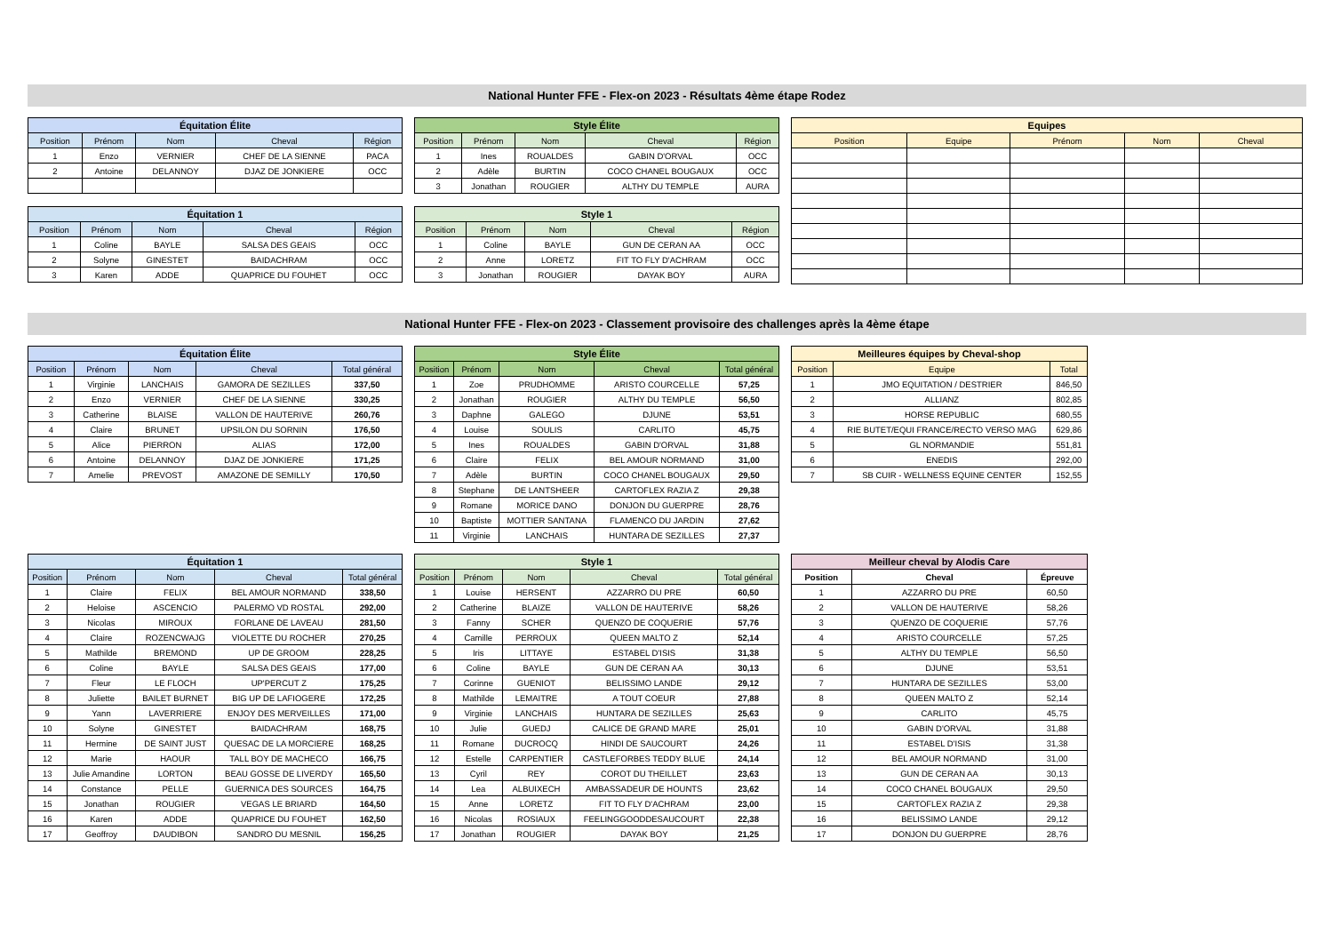National Hunter FFE - Flex-on 2023 - Résultats 4ème étape Rodez
| Équitation Élite | | | | |
| --- | --- | --- | --- | --- |
| Position | Prénom | Nom | Cheval | Région |
| 1 | Enzo | VERNIER | CHEF DE LA SIENNE | PACA |
| 2 | Antoine | DELANNOY | DJAZ DE JONKIERE | OCC |
| Équitation 1 | | | | |
| --- | --- | --- | --- | --- |
| Position | Prénom | Nom | Cheval | Région |
| 1 | Coline | BAYLE | SALSA DES GEAIS | OCC |
| 2 | Solyne | GINESTET | BAIDACHRAM | OCC |
| 3 | Karen | ADDE | QUAPRICE DU FOUHET | OCC |
| Style Élite | | | | |
| --- | --- | --- | --- | --- |
| Position | Prénom | Nom | Cheval | Région |
| 1 | Ines | ROUALDES | GABIN D'ORVAL | OCC |
| 2 | Adèle | BURTIN | COCO CHANEL BOUGAUX | OCC |
| 3 | Jonathan | ROUGIER | ALTHY DU TEMPLE | AURA |
| Style 1 | | | | |
| --- | --- | --- | --- | --- |
| Position | Prénom | Nom | Cheval | Région |
| 1 | Coline | BAYLE | GUN DE CERAN AA | OCC |
| 2 | Anne | LORETZ | FIT TO FLY D'ACHRAM | OCC |
| 3 | Jonathan | ROUGIER | DAYAK BOY | AURA |
| Equipes | | | | |
| --- | --- | --- | --- | --- |
| Position | Equipe | Prénom | Nom | Cheval |
National Hunter FFE - Flex-on 2023 - Classement provisoire des challenges après la 4ème étape
| Équitation Élite | | | | |
| --- | --- | --- | --- | --- |
| Position | Prénom | Nom | Cheval | Total général |
| 1 | Virginie | LANCHAIS | GAMORA DE SEZILLES | 337,50 |
| 2 | Enzo | VERNIER | CHEF DE LA SIENNE | 330,25 |
| 3 | Catherine | BLAISE | VALLON DE HAUTERIVE | 260,76 |
| 4 | Claire | BRUNET | UPSILON DU SORNIN | 176,50 |
| 5 | Alice | PIERRON | ALIAS | 172,00 |
| 6 | Antoine | DELANNOY | DJAZ DE JONKIERE | 171,25 |
| 7 | Amelie | PREVOST | AMAZONE DE SEMILLY | 170,50 |
| Style Élite | | | | |
| --- | --- | --- | --- | --- |
| Position | Prénom | Nom | Cheval | Total général |
| 1 | Zoe | PRUDHOMME | ARISTO COURCELLE | 57,25 |
| 2 | Jonathan | ROUGIER | ALTHY DU TEMPLE | 56,50 |
| 3 | Daphne | GALEGO | DJUNE | 53,51 |
| 4 | Louise | SOULIS | CARLITO | 45,75 |
| 5 | Ines | ROUALDES | GABIN D'ORVAL | 31,88 |
| 6 | Claire | FELIX | BEL AMOUR NORMAND | 31,00 |
| 7 | Adèle | BURTIN | COCO CHANEL BOUGAUX | 29,50 |
| 8 | Stephane | DE LANTSHEER | CARTOFLEX RAZIA Z | 29,38 |
| 9 | Romane | MORICE DANO | DONJON DU GUERPRE | 28,76 |
| 10 | Baptiste | MOTTIER SANTANA | FLAMENCO DU JARDIN | 27,62 |
| 11 | Virginie | LANCHAIS | HUNTARA DE SEZILLES | 27,37 |
| Meilleures équipes by Cheval-shop | | |
| --- | --- | --- |
| Position | Equipe | Total |
| 1 | JMO EQUITATION / DESTRIER | 846,50 |
| 2 | ALLIANZ | 802,85 |
| 3 | HORSE REPUBLIC | 680,55 |
| 4 | RIE BUTET/EQUI FRANCE/RECTO VERSO MAG | 629,86 |
| 5 | GL NORMANDIE | 551,81 |
| 6 | ENEDIS | 292,00 |
| 7 | SB CUIR - WELLNESS EQUINE CENTER | 152,55 |
| Équitation 1 | | | | |
| --- | --- | --- | --- | --- |
| Position | Prénom | Nom | Cheval | Total général |
| 1 | Claire | FELIX | BEL AMOUR NORMAND | 338,50 |
| 2 | Heloise | ASCENCIO | PALERMO VD ROSTAL | 292,00 |
| 3 | Nicolas | MIROUX | FORLANE DE LAVEAU | 281,50 |
| 4 | Claire | ROZENCWAJG | VIOLETTE DU ROCHER | 270,25 |
| 5 | Mathilde | BREMOND | UP DE GROOM | 228,25 |
| 6 | Coline | BAYLE | SALSA DES GEAIS | 177,00 |
| 7 | Fleur | LE FLOCH | UP'PERCUT Z | 175,25 |
| 8 | Juliette | BAILET BURNET | BIG UP DE LAFIOGERE | 172,25 |
| 9 | Yann | LAVERRIERE | ENJOY DES MERVEILLES | 171,00 |
| 10 | Solyne | GINESTET | BAIDACHRAM | 168,75 |
| 11 | Hermine | DE SAINT JUST | QUESAC DE LA MORCIERE | 168,25 |
| 12 | Marie | HAOUR | TALL BOY DE MACHECO | 166,75 |
| 13 | Julie Amandine | LORTON | BEAU GOSSE DE LIVERDY | 165,50 |
| 14 | Constance | PELLE | GUERNICA DES SOURCES | 164,75 |
| 15 | Jonathan | ROUGIER | VEGAS LE BRIARD | 164,50 |
| 16 | Karen | ADDE | QUAPRICE DU FOUHET | 162,50 |
| 17 | Geoffroy | DAUDIBON | SANDRO DU MESNIL | 156,25 |
| Style 1 | | | | |
| --- | --- | --- | --- | --- |
| Position | Prénom | Nom | Cheval | Total général |
| 1 | Louise | HERSENT | AZZARRO DU PRE | 60,50 |
| 2 | Catherine | BLAIZE | VALLON DE HAUTERIVE | 58,26 |
| 3 | Fanny | SCHER | QUENZO DE COQUERIE | 57,76 |
| 4 | Camille | PERROUX | QUEEN MALTO Z | 52,14 |
| 5 | Iris | LITTAYE | ESTABEL D'ISIS | 31,38 |
| 6 | Coline | BAYLE | GUN DE CERAN AA | 30,13 |
| 7 | Corinne | GUENIOT | BELISSIMO LANDE | 29,12 |
| 8 | Mathilde | LEMAITRE | A TOUT COEUR | 27,88 |
| 9 | Virginie | LANCHAIS | HUNTARA DE SEZILLES | 25,63 |
| 10 | Julie | GUEDJ | CALICE DE GRAND MARE | 25,01 |
| 11 | Romane | DUCROCQ | HINDI DE SAUCOURT | 24,26 |
| 12 | Estelle | CARPENTIER | CASTLEFORBES TEDDY BLUE | 24,14 |
| 13 | Cyril | REY | COROT DU THEILLET | 23,63 |
| 14 | Lea | ALBUIXECH | AMBASSADEUR DE HOUNTS | 23,62 |
| 15 | Anne | LORETZ | FIT TO FLY D'ACHRAM | 23,00 |
| 16 | Nicolas | ROSIAUX | FEELINGGOODDESAUCOURT | 22,38 |
| 17 | Jonathan | ROUGIER | DAYAK BOY | 21,25 |
| Meilleur cheval by Alodis Care | | |
| --- | --- | --- |
| Position | Cheval | Épreuve |
| 1 | AZZARRO DU PRE | 60,50 |
| 2 | VALLON DE HAUTERIVE | 58,26 |
| 3 | QUENZO DE COQUERIE | 57,76 |
| 4 | ARISTO COURCELLE | 57,25 |
| 5 | ALTHY DU TEMPLE | 56,50 |
| 6 | DJUNE | 53,51 |
| 7 | HUNTARA DE SEZILLES | 53,00 |
| 8 | QUEEN MALTO Z | 52,14 |
| 9 | CARLITO | 45,75 |
| 10 | GABIN D'ORVAL | 31,88 |
| 11 | ESTABEL D'ISIS | 31,38 |
| 12 | BEL AMOUR NORMAND | 31,00 |
| 13 | GUN DE CERAN AA | 30,13 |
| 14 | COCO CHANEL BOUGAUX | 29,50 |
| 15 | CARTOFLEX RAZIA Z | 29,38 |
| 16 | BELISSIMO LANDE | 29,12 |
| 17 | DONJON DU GUERPRE | 28,76 |